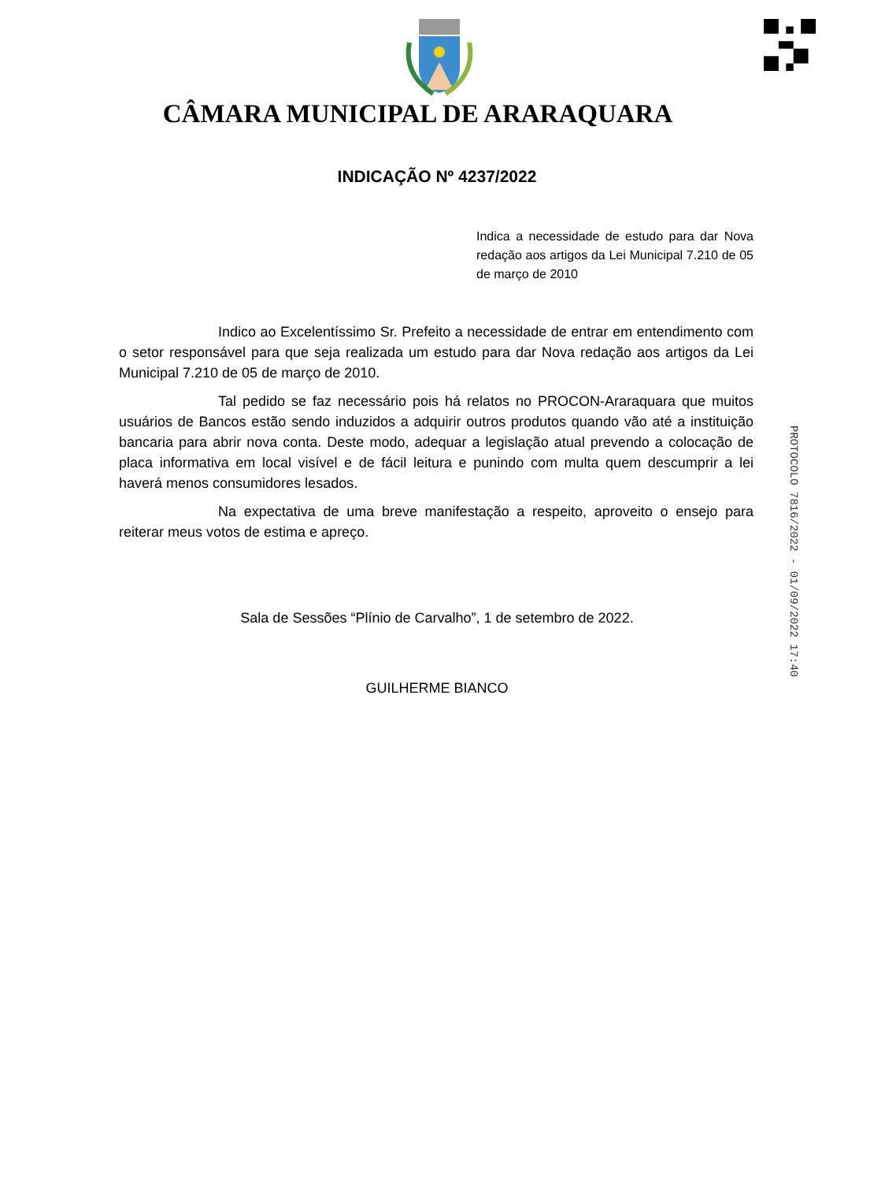CÂMARA MUNICIPAL DE ARARAQUARA
INDICAÇÃO Nº 4237/2022
Indica a necessidade de estudo para dar Nova redação aos artigos da Lei Municipal 7.210 de 05 de março de 2010
Indico ao Excelentíssimo Sr. Prefeito a necessidade de entrar em entendimento com o setor responsável para que seja realizada um estudo para dar Nova redação aos artigos da Lei Municipal 7.210 de 05 de março de 2010.
Tal pedido se faz necessário pois há relatos no PROCON-Araraquara que muitos usuários de Bancos estão sendo induzidos a adquirir outros produtos quando vão até a instituição bancaria para abrir nova conta. Deste modo, adequar a legislação atual prevendo a colocação de placa informativa em local visível e de fácil leitura e punindo com multa quem descumprir a lei haverá menos consumidores lesados.
Na expectativa de uma breve manifestação a respeito, aproveito o ensejo para reiterar meus votos de estima e apreço.
Sala de Sessões “Plínio de Carvalho”, 1 de setembro de 2022.
GUILHERME BIANCO
PROTOCOLO 7816/2022 - 01/09/2022 17:40